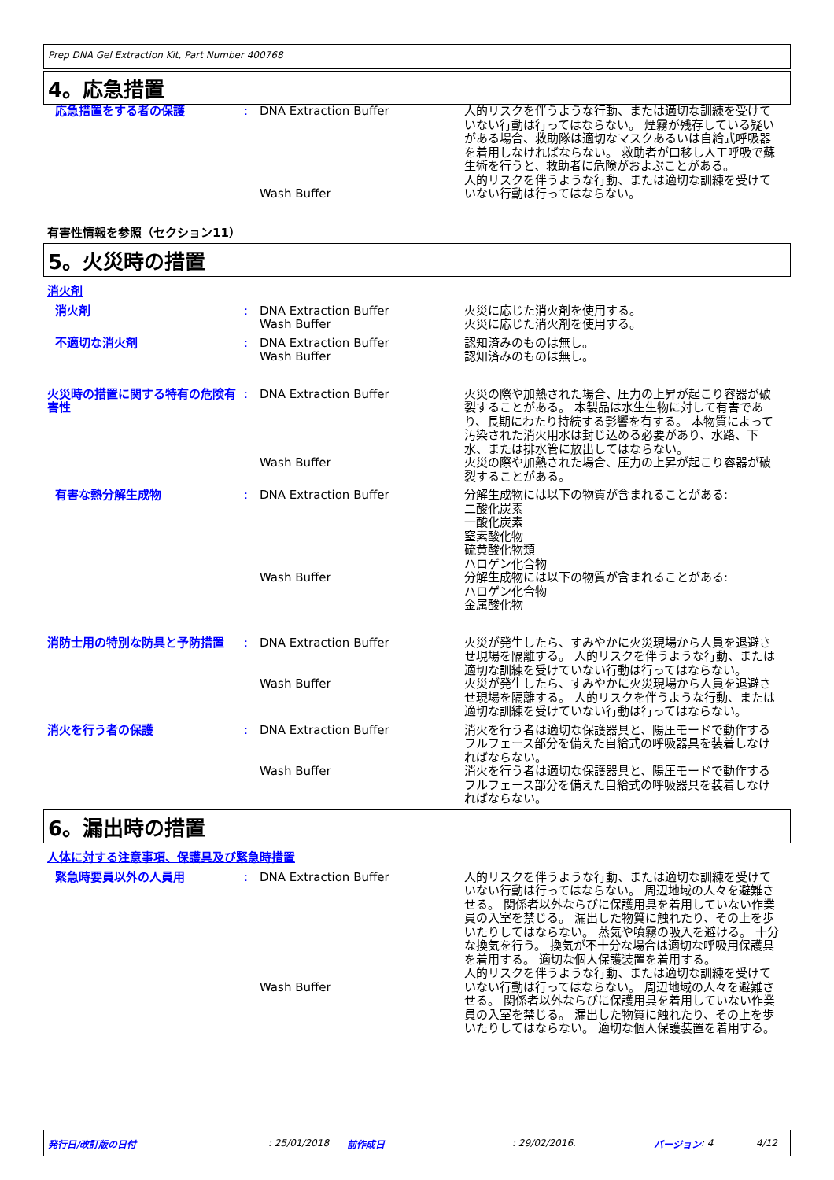Prep DNA Gel Extraction Kit, Part Number 400768
4。応急措置
応急措置をする者の保護 : DNA Extraction Buffer
Wash Buffer
人的リスクを伴うような行動、または適切な訓練を受けていない行動は行ってはならない。 煙霧が残存している疑いがある場合、救助隊は適切なマスクあるいは自給式呼吸器を着用しなければならない。 救助者が口移し人工呼吸で蘇生術を行うと、救助者に危険がおよぶことがある。
人的リスクを伴うような行動、または適切な訓練を受けていない行動は行ってはならない。
有害性情報を参照（セクション11）
5。火災時の措置
消火剤
消火剤 : DNA Extraction Buffer
Wash Buffer
火災に応じた消火剤を使用する。
火災に応じた消火剤を使用する。
不適切な消火剤 : DNA Extraction Buffer
Wash Buffer
認知済みのものは無し。
認知済みのものは無し。
火災時の措置に関する特有の危険有害性
: DNA Extraction Buffer
Wash Buffer
火災の際や加熱された場合、圧力の上昇が起こり容器が破裂することがある。 本製品は水生生物に対して有害であり、長期にわたり持続する影響を有する。 本物質によって汚染された消火用水は封じ込める必要があり、水路、下水、または排水管に放出してはならない。
火災の際や加熱された場合、圧力の上昇が起こり容器が破裂することがある。
有害な熱分解生成物 : DNA Extraction Buffer
Wash Buffer
分解生成物には以下の物質が含まれることがある:
二酸化炭素
一酸化炭素
窒素酸化物
硫黄酸化物類
ハロゲン化合物
分解生成物には以下の物質が含まれることがある:
ハロゲン化合物
金属酸化物
消防士用の特別な防具と予防措置 : DNA Extraction Buffer
Wash Buffer
火災が発生したら、すみやかに火災現場から人員を退避させ現場を隔離する。 人的リスクを伴うような行動、または適切な訓練を受けていない行動は行ってはならない。
火災が発生したら、すみやかに火災現場から人員を退避させ現場を隔離する。 人的リスクを伴うような行動、または適切な訓練を受けていない行動は行ってはならない。
消火を行う者の保護 : DNA Extraction Buffer
Wash Buffer
消火を行う者は適切な保護器具と、陽圧モードで動作するフルフェース部分を備えた自給式の呼吸器具を装着しなければならない。
消火を行う者は適切な保護器具と、陽圧モードで動作するフルフェース部分を備えた自給式の呼吸器具を装着しなければならない。
6。漏出時の措置
人体に対する注意事項、保護具及び緊急時措置
緊急時要員以外の人員用 : DNA Extraction Buffer
Wash Buffer
人的リスクを伴うような行動、または適切な訓練を受けていない行動は行ってはならない。 周辺地域の人々を避難させる。 関係者以外ならびに保護用具を着用していない作業員の入室を禁じる。 漏出した物質に触れたり、その上を歩いたりしてはならない。 蒸気や噴霧の吸入を避ける。 十分な換気を行う。 換気が不十分な場合は適切な呼吸用保護具を着用する。 適切な個人保護装置を着用する。
人的リスクを伴うような行動、または適切な訓練を受けていない行動は行ってはならない。 周辺地域の人々を避難させる。 関係者以外ならびに保護用具を着用していない作業員の入室を禁じる。 漏出した物質に触れたり、その上を歩いたりしてはならない。 適切な個人保護装置を着用する。
発行日/改訂版の日付: 25/01/2018 前作成日: 29/02/2016. バージョン: 4 4/12